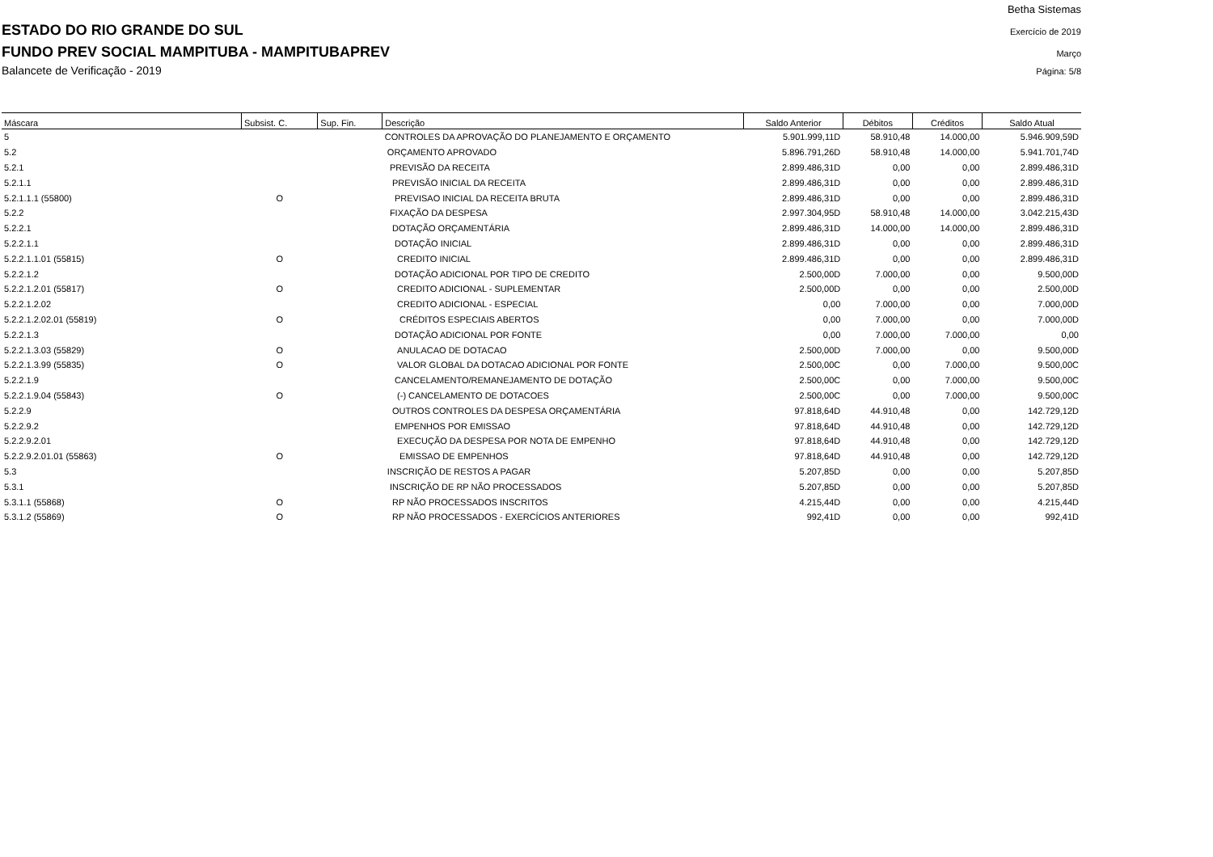Betha Sistemas
ESTADO DO RIO GRANDE DO SUL Exercício de 2019
FUNDO PREV SOCIAL MAMPITUBA - MAMPITUBAPREV Março
Balancete de Verificação - 2019 Página: 5/8
| Máscara | Subsist. C. | Sup. Fin. | Descrição | Saldo Anterior | Débitos | Créditos | Saldo Atual |
| --- | --- | --- | --- | --- | --- | --- | --- |
| 5 | | | CONTROLES DA APROVAÇÃO DO PLANEJAMENTO E ORÇAMENTO | 5.901.999,11D | 58.910,48 | 14.000,00 | 5.946.909,59D |
| 5.2 | | | ORÇAMENTO APROVADO | 5.896.791,26D | 58.910,48 | 14.000,00 | 5.941.701,74D |
| 5.2.1 | | | PREVISÃO DA RECEITA | 2.899.486,31D | 0,00 | 0,00 | 2.899.486,31D |
| 5.2.1.1 | | | PREVISÃO INICIAL DA RECEITA | 2.899.486,31D | 0,00 | 0,00 | 2.899.486,31D |
| 5.2.1.1.1 (55800) | O | | PREVISAO INICIAL DA RECEITA BRUTA | 2.899.486,31D | 0,00 | 0,00 | 2.899.486,31D |
| 5.2.2 | | | FIXAÇÃO DA DESPESA | 2.997.304,95D | 58.910,48 | 14.000,00 | 3.042.215,43D |
| 5.2.2.1 | | | DOTAÇÃO ORÇAMENTÁRIA | 2.899.486,31D | 14.000,00 | 14.000,00 | 2.899.486,31D |
| 5.2.2.1.1 | | | DOTAÇÃO INICIAL | 2.899.486,31D | 0,00 | 0,00 | 2.899.486,31D |
| 5.2.2.1.1.01 (55815) | O | | CREDITO INICIAL | 2.899.486,31D | 0,00 | 0,00 | 2.899.486,31D |
| 5.2.2.1.2 | | | DOTAÇÃO ADICIONAL POR TIPO DE CREDITO | 2.500,00D | 7.000,00 | 0,00 | 9.500,00D |
| 5.2.2.1.2.01 (55817) | O | | CREDITO ADICIONAL - SUPLEMENTAR | 2.500,00D | 0,00 | 0,00 | 2.500,00D |
| 5.2.2.1.2.02 | | | CREDITO ADICIONAL - ESPECIAL | 0,00 | 7.000,00 | 0,00 | 7.000,00D |
| 5.2.2.1.2.02.01 (55819) | O | | CRÉDITOS ESPECIAIS ABERTOS | 0,00 | 7.000,00 | 0,00 | 7.000,00D |
| 5.2.2.1.3 | | | DOTAÇÃO ADICIONAL POR FONTE | 0,00 | 7.000,00 | 7.000,00 | 0,00 |
| 5.2.2.1.3.03 (55829) | O | | ANULACAO DE DOTACAO | 2.500,00D | 7.000,00 | 0,00 | 9.500,00D |
| 5.2.2.1.3.99 (55835) | O | | VALOR GLOBAL DA DOTACAO ADICIONAL POR FONTE | 2.500,00C | 0,00 | 7.000,00 | 9.500,00C |
| 5.2.2.1.9 | | | CANCELAMENTO/REMANEJAMENTO DE DOTAÇÃO | 2.500,00C | 0,00 | 7.000,00 | 9.500,00C |
| 5.2.2.1.9.04 (55843) | O | | (-) CANCELAMENTO DE DOTACOES | 2.500,00C | 0,00 | 7.000,00 | 9.500,00C |
| 5.2.2.9 | | | OUTROS CONTROLES DA DESPESA ORÇAMENTÁRIA | 97.818,64D | 44.910,48 | 0,00 | 142.729,12D |
| 5.2.2.9.2 | | | EMPENHOS POR EMISSAO | 97.818,64D | 44.910,48 | 0,00 | 142.729,12D |
| 5.2.2.9.2.01 | | | EXECUÇÃO DA DESPESA POR NOTA DE EMPENHO | 97.818,64D | 44.910,48 | 0,00 | 142.729,12D |
| 5.2.2.9.2.01.01 (55863) | O | | EMISSAO DE EMPENHOS | 97.818,64D | 44.910,48 | 0,00 | 142.729,12D |
| 5.3 | | | INSCRIÇÃO DE RESTOS A PAGAR | 5.207,85D | 0,00 | 0,00 | 5.207,85D |
| 5.3.1 | | | INSCRIÇÃO DE RP NÃO PROCESSADOS | 5.207,85D | 0,00 | 0,00 | 5.207,85D |
| 5.3.1.1 (55868) | O | | RP NÃO PROCESSADOS INSCRITOS | 4.215,44D | 0,00 | 0,00 | 4.215,44D |
| 5.3.1.2 (55869) | O | | RP NÃO PROCESSADOS - EXERCÍCIOS ANTERIORES | 992,41D | 0,00 | 0,00 | 992,41D |